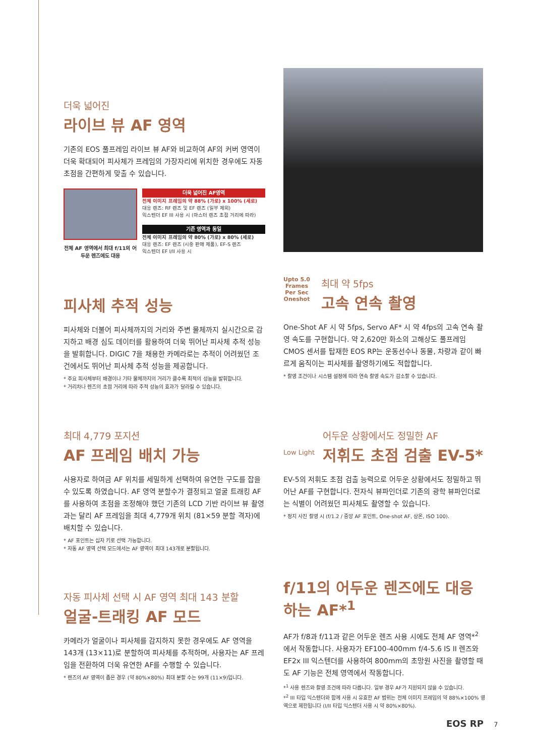더욱 넓어진
라이브 뷰 AF 영역
기존의 EOS 풀프레임 라이브 뷰 AF와 비교하여 AF의 커버 영역이 더욱 확대되어 피사체가 프레임의 가장자리에 위치한 경우에도 자동 초점을 간편하게 맞출 수 있습니다.
전체 AF 영역에서 최대 f/11의 어두운 렌즈에도 대응
더욱 넓어진 AF영역
전체 이미지 프레임의 약 88% (가로) x 100% (세로)
대응 렌즈: RF 렌즈 및 EF 렌즈 (일부 제외)
익스텐더 EF III 사용 시 (마스터 렌즈 초점 거리에 따라)
기존 영역과 동일
전체 이미지 프레임의 약 80% (가로) x 80% (세로)
대응 렌즈: EF 렌즈 (시중 판매 제품), EF-S 렌즈
익스텐더 EF I/II 사용 시
피사체 추적 성능
피사체와 더불어 피사체까지의 거리와 주변 물체까지 실시간으로 감지하고 배경 심도 데이터를 활용하여 더욱 뛰어난 피사체 추적 성능을 발휘합니다. DIGIC 7을 채용한 카메라로는 추적이 어려웠던 조건에서도 뛰어난 피사체 추적 성능을 제공합니다.
* 주요 피사체부터 배경이나 기타 물체까지의 거리가 클수록 최적의 성능을 발휘합니다.
* 거리차나 렌즈의 초점 거리에 따라 추적 성능의 효과가 달라질 수 있습니다.
Upto 5.0
Frames
Per Sec
Oneshot
최대 약 5fps
고속 연속 촬영
One-Shot AF 시 약 5fps, Servo AF* 시 약 4fps의 고속 연속 촬영 속도를 구현합니다. 약 2,620만 화소의 고해상도 풀프레임 CMOS 센서를 탑재한 EOS RP는 운동선수나 동물, 차량과 같이 빠르게 움직이는 피사체를 촬영하기에도 적합합니다.
* 촬영 조건이나 시스템 설정에 따라 연속 촬영 속도가 감소할 수 있습니다.
최대 4,779 포지션
AF 프레임 배치 가능
사용자로 하여금 AF 위치를 세밀하게 선택하여 유연한 구도를 잡을 수 있도록 하였습니다. AF 영역 분할수가 결정되고 얼굴 트래킹 AF를 사용하여 초점을 조정해야 했던 기존의 LCD 기반 라이브 뷰 촬영과는 달리 AF 프레임을 최대 4,779개 위치 (81×59 분할 격자)에 배치할 수 있습니다.
* AF 포인트는 십자 키로 선택 가능합니다.
* 자동 AF 영역 선택 모드에서는 AF 영역이 최대 143개로 분할됩니다.
Low Light
어두운 상황에서도 정밀한 AF
저휘도 초점 검출 EV-5*
EV-5의 저휘도 초점 검출 능력으로 어두운 상황에서도 정밀하고 뛰어난 AF를 구현합니다. 전자식 뷰파인더로 기존의 광학 뷰파인더로는 식별이 어려웠던 피사체도 촬영할 수 있습니다.
* 정지 사진 촬영 시 (f/1.2 / 중앙 AF 포인트, One-shot AF, 상온, ISO 100).
자동 피사체 선택 시 AF 영역 최대 143 분할
얼굴-트래킹 AF 모드
카메라가 얼굴이나 피사체를 감지하지 못한 경우에도 AF 영역을 143개 (13×11)로 분할하여 피사체를 추적하며, 사용자는 AF 프레임을 전환하여 더욱 유연한 AF를 수행할 수 있습니다.
* 렌즈의 AF 영역이 좁은 경우 (약 80%×80%) 최대 분할 수는 99개 (11×9)입니다.
f/11의 어두운 렌즈에도 대응하는 AF*<sup>1</sup>
AF가 f/8과 f/11과 같은 어두운 렌즈 사용 시에도 전체 AF 영역*<sup>2</sup>에서 작동합니다. 사용자가 EF100-400mm f/4-5.6 IS II 렌즈와 EF2x III 익스텐더를 사용하여 800mm의 초망원 사진을 촬영할 때도 AF 기능은 전체 영역에서 작동합니다.
*<sup>1</sup> 사용 렌즈와 촬영 조건에 따라 다릅니다. 일부 경우 AF가 지원되지 않을 수 있습니다.
*<sup>2</sup> III 타입 익스텐더와 함께 사용 시 유효한 AF 범위는 전체 이미지 프레임의 약 88%×100% 영역으로 제한됩니다 (I/II 타입 익스텐더 사용 시 약 80%×80%).
EOS RP 7